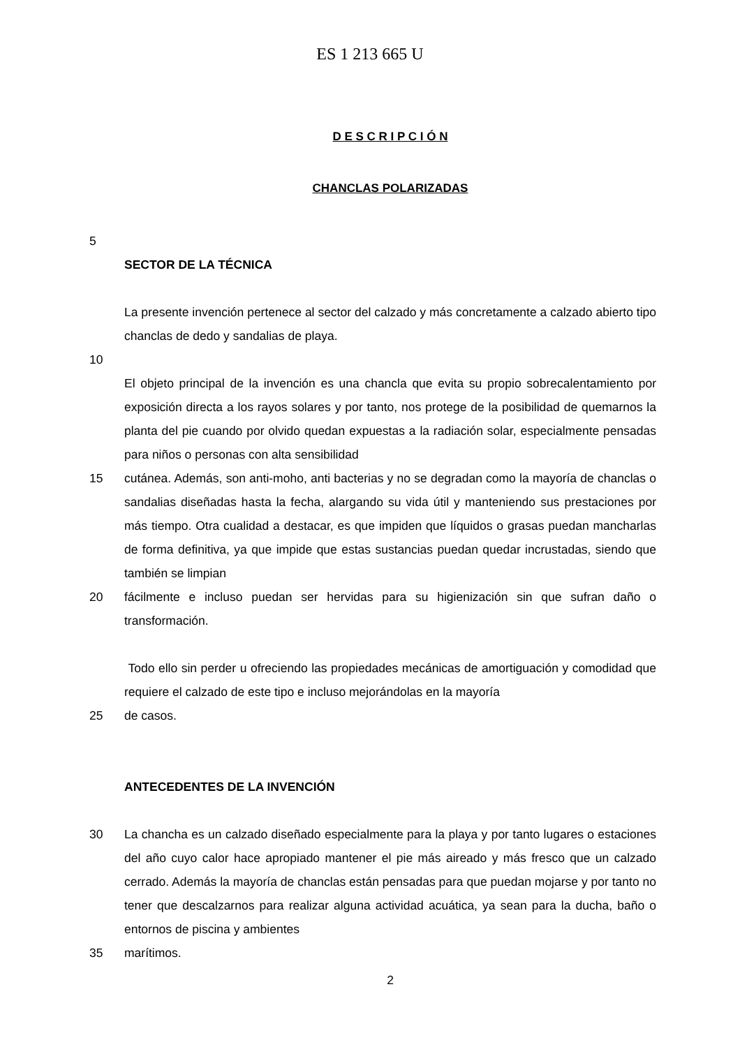ES 1 213 665 U
D E S C R I P C I Ó N
CHANCLAS POLARIZADAS
5
SECTOR DE LA TÉCNICA
La presente invención pertenece al sector del calzado y más concretamente a calzado abierto tipo chanclas de dedo y sandalias de playa.
10
El objeto principal de la invención es una chancla que evita su propio sobrecalentamiento por exposición directa a los rayos solares y por tanto, nos protege de la posibilidad de quemarnos la planta del pie cuando por olvido quedan expuestas a la radiación solar, especialmente pensadas para niños o personas con alta sensibilidad
15 cutánea. Además, son anti-moho, anti bacterias y no se degradan como la mayoría de chanclas o sandalias diseñadas hasta la fecha, alargando su vida útil y manteniendo sus prestaciones por más tiempo. Otra cualidad a destacar, es que impiden que líquidos o grasas puedan mancharlas de forma definitiva, ya que impide que estas sustancias puedan quedar incrustadas, siendo que también se limpian
20 fácilmente e incluso puedan ser hervidas para su higienización sin que sufran daño o transformación.
Todo ello sin perder u ofreciendo las propiedades mecánicas de amortiguación y comodidad que requiere el calzado de este tipo e incluso mejorándolas en la mayoría
25 de casos.
ANTECEDENTES DE LA INVENCIÓN
30 La chancha es un calzado diseñado especialmente para la playa y por tanto lugares o estaciones del año cuyo calor hace apropiado mantener el pie más aireado y más fresco que un calzado cerrado. Además la mayoría de chanclas están pensadas para que puedan mojarse y por tanto no tener que descalzarnos para realizar alguna actividad acuática, ya sean para la ducha, baño o entornos de piscina y ambientes
35 marítimos.
2